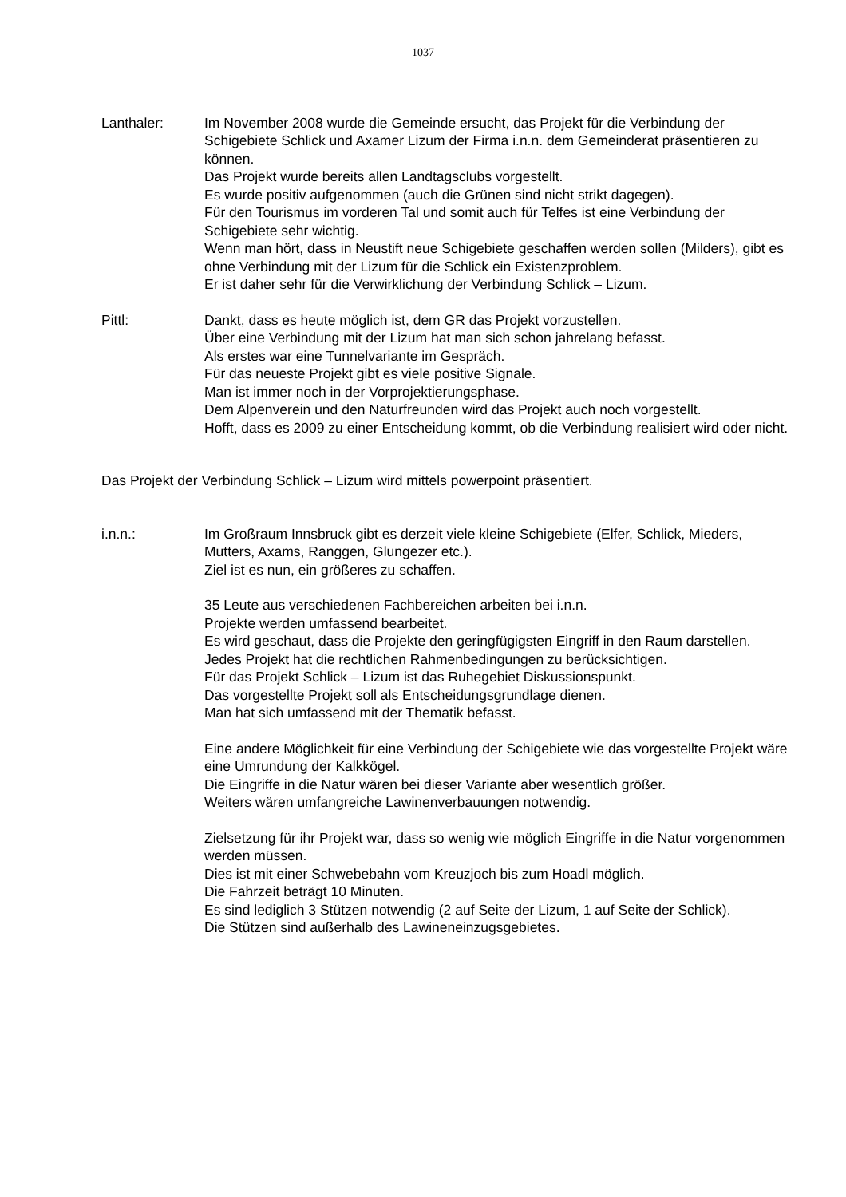1037
Lanthaler: Im November 2008 wurde die Gemeinde ersucht, das Projekt für die Verbindung der Schigebiete Schlick und Axamer Lizum der Firma i.n.n. dem Gemeinderat präsentieren zu können.
Das Projekt wurde bereits allen Landtagsclubs vorgestellt.
Es wurde positiv aufgenommen (auch die Grünen sind nicht strikt dagegen).
Für den Tourismus im vorderen Tal und somit auch für Telfes ist eine Verbindung der Schigebiete sehr wichtig.
Wenn man hört, dass in Neustift neue Schigebiete geschaffen werden sollen (Milders), gibt es ohne Verbindung mit der Lizum für die Schlick ein Existenzproblem.
Er ist daher sehr für die Verwirklichung der Verbindung Schlick – Lizum.
Pittl: Dankt, dass es heute möglich ist, dem GR das Projekt vorzustellen.
Über eine Verbindung mit der Lizum hat man sich schon jahrelang befasst.
Als erstes war eine Tunnelvariante im Gespräch.
Für das neueste Projekt gibt es viele positive Signale.
Man ist immer noch in der Vorprojektierungsphase.
Dem Alpenverein und den Naturfreunden wird das Projekt auch noch vorgestellt.
Hofft, dass es 2009 zu einer Entscheidung kommt, ob die Verbindung realisiert wird oder nicht.
Das Projekt der Verbindung Schlick – Lizum wird mittels powerpoint präsentiert.
i.n.n.: Im Großraum Innsbruck gibt es derzeit viele kleine Schigebiete (Elfer, Schlick, Mieders, Mutters, Axams, Ranggen, Glungezer etc.).
Ziel ist es nun, ein größeres zu schaffen.
35 Leute aus verschiedenen Fachbereichen arbeiten bei i.n.n.
Projekte werden umfassend bearbeitet.
Es wird geschaut, dass die Projekte den geringfügigsten Eingriff in den Raum darstellen.
Jedes Projekt hat die rechtlichen Rahmenbedingungen zu berücksichtigen.
Für das Projekt Schlick – Lizum ist das Ruhegebiet Diskussionspunkt.
Das vorgestellte Projekt soll als Entscheidungsgrundlage dienen.
Man hat sich umfassend mit der Thematik befasst.
Eine andere Möglichkeit für eine Verbindung der Schigebiete wie das vorgestellte Projekt wäre eine Umrundung der Kalkkögel.
Die Eingriffe in die Natur wären bei dieser Variante aber wesentlich größer.
Weiters wären umfangreiche Lawinenverbauungen notwendig.
Zielsetzung für ihr Projekt war, dass so wenig wie möglich Eingriffe in die Natur vorgenommen werden müssen.
Dies ist mit einer Schwebebahn vom Kreuzjoch bis zum Hoadl möglich.
Die Fahrzeit beträgt 10 Minuten.
Es sind lediglich 3 Stützen notwendig (2 auf Seite der Lizum, 1 auf Seite der Schlick).
Die Stützen sind außerhalb des Lawineneinzugsgebietes.